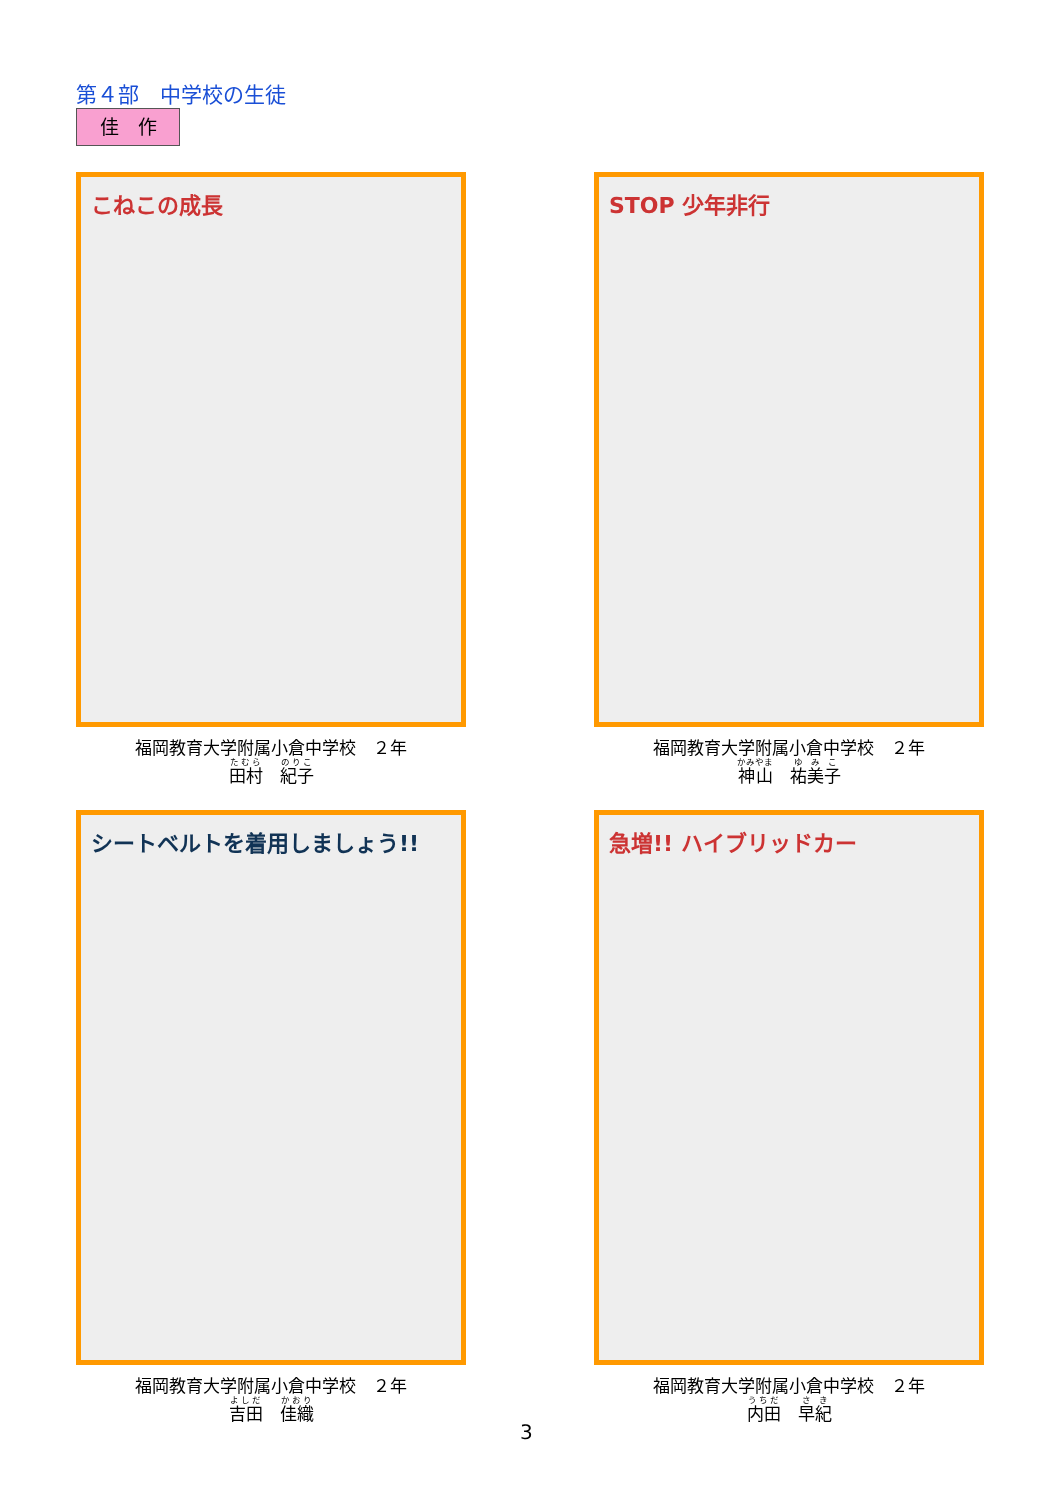第４部　中学校の生徒
佳　作
こねこの成長
福岡教育大学附属小倉中学校　２年
田村　紀子
STOP 少年非行
福岡教育大学附属小倉中学校　２年
神山　祐美子
シートベルトを着用しましょう!!
福岡教育大学附属小倉中学校　２年
吉田　佳織
急増!! ハイブリッドカー
福岡教育大学附属小倉中学校　２年
内田　早紀
3